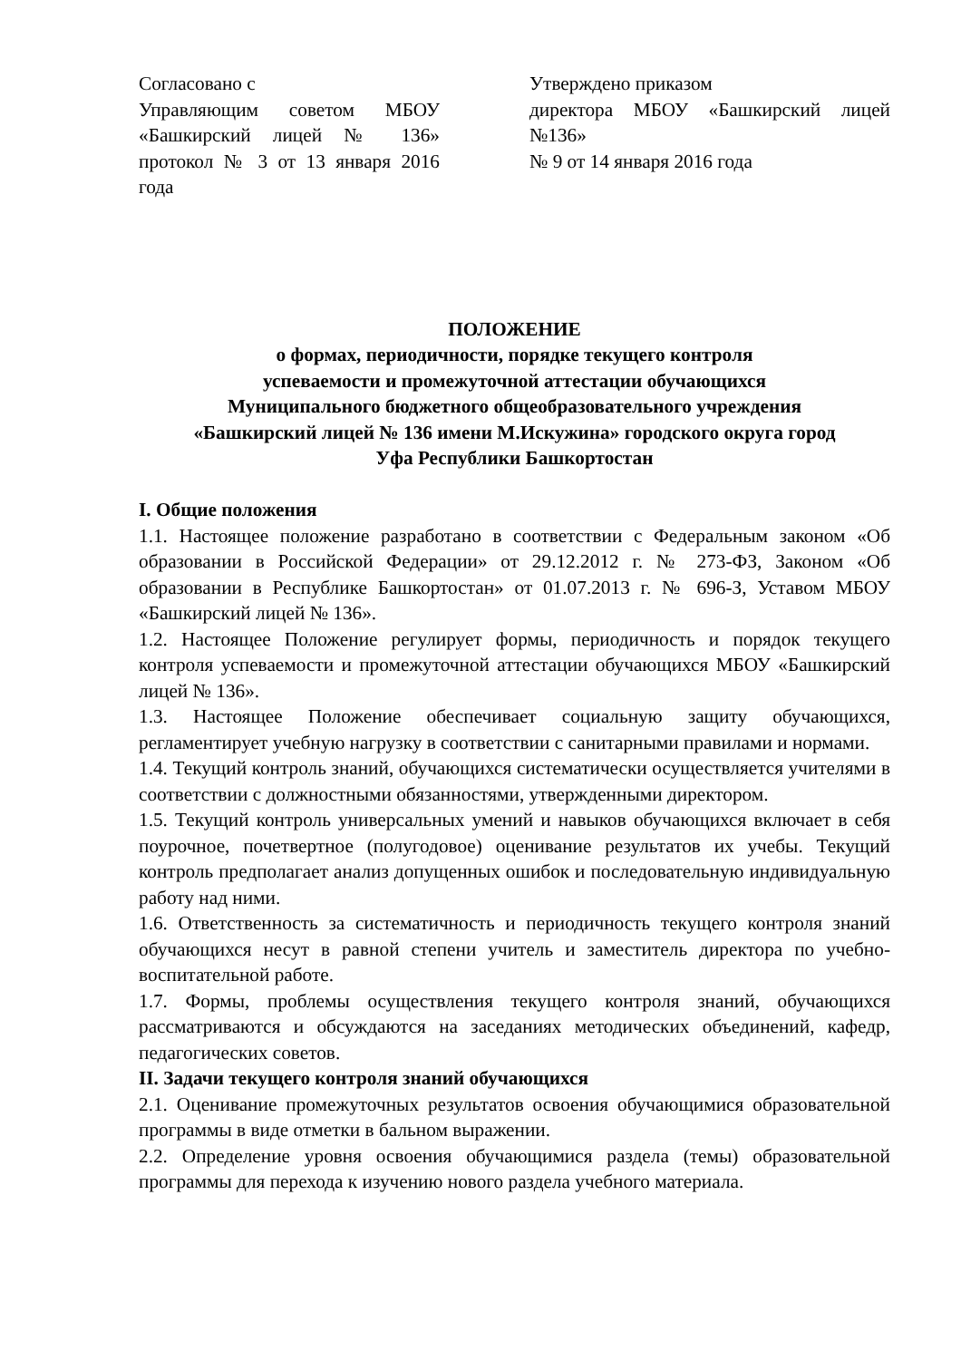Согласовано с
Управляющим советом МБОУ «Башкирский лицей № 136» протокол № 3 от 13 января 2016 года
Утверждено приказом
директора МБОУ «Башкирский лицей №136»
№ 9 от 14 января 2016 года
ПОЛОЖЕНИЕ
о формах, периодичности, порядке текущего контроля
успеваемости и промежуточной аттестации обучающихся
Муниципального бюджетного общеобразовательного учреждения
«Башкирский лицей № 136 имени М.Искужина» городского округа город
Уфа Республики Башкортостан
I. Общие положения
1.1. Настоящее положение разработано в соответствии с Федеральным законом «Об образовании в Российской Федерации» от 29.12.2012 г. № 273-ФЗ, Законом «Об образовании в Республике Башкортостан» от 01.07.2013 г. № 696-З, Уставом МБОУ «Башкирский лицей № 136».
1.2. Настоящее Положение регулирует формы, периодичность и порядок текущего контроля успеваемости и промежуточной аттестации обучающихся МБОУ «Башкирский лицей № 136».
1.3. Настоящее Положение обеспечивает социальную защиту обучающихся, регламентирует учебную нагрузку в соответствии с санитарными правилами и нормами.
1.4. Текущий контроль знаний, обучающихся систематически осуществляется учителями в соответствии с должностными обязанностями, утвержденными директором.
1.5. Текущий контроль универсальных умений и навыков обучающихся включает в себя поурочное, почетвертное (полугодовое) оценивание результатов их учебы. Текущий контроль предполагает анализ допущенных ошибок и последовательную индивидуальную работу над ними.
1.6. Ответственность за систематичность и периодичность текущего контроля знаний обучающихся несут в равной степени учитель и заместитель директора по учебно-воспитательной работе.
1.7. Формы, проблемы осуществления текущего контроля знаний, обучающихся рассматриваются и обсуждаются на заседаниях методических объединений, кафедр, педагогических советов.
II. Задачи текущего контроля знаний обучающихся
2.1. Оценивание промежуточных результатов освоения обучающимися образовательной программы в виде отметки в бальном выражении.
2.2. Определение уровня освоения обучающимися раздела (темы) образовательной программы для перехода к изучению нового раздела учебного материала.